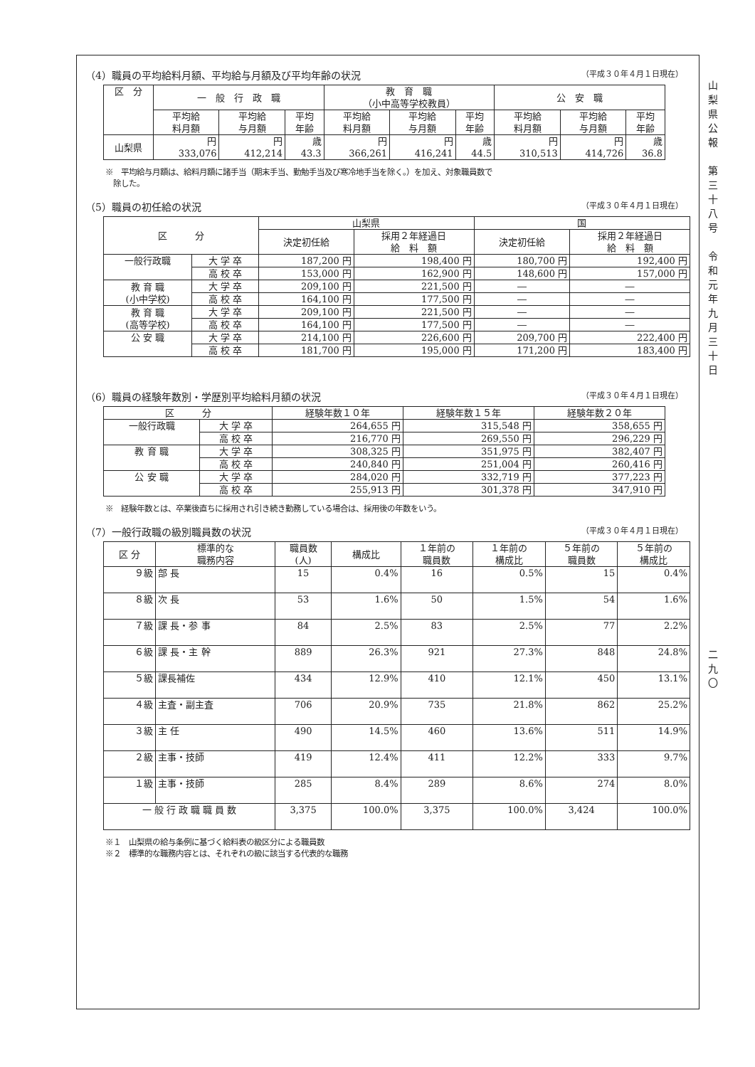山
梨
県
公
報
第
三
十
八
号
令
和
元
年
九
月
三
十
日
二
九
〇
（4）職員の平均給料月額、平均給与月額及び平均年齢の状況 （平成３０年４月１日現在）
| 区 分 | 一 般 行 政 職 | | | 教 育 職 （小中高等学校教員） | | | 公 安 職 | | |
| --- | --- | --- | --- | --- | --- | --- | --- | --- | --- |
| | 平均給 料月額 | 平均給 与月額 | 平均 年齢 | 平均給 料月額 | 平均給 与月額 | 平均 年齢 | 平均給 料月額 | 平均給 与月額 | 平均 年齢 |
| 山梨県 | 円 333,076 | 円 412,214 | 歳 43.3 | 円 366,261 | 円 416,241 | 歳 44.5 | 円 310,513 | 円 414,726 | 歳 36.8 |
※　平均給与月額は、給料月額に諸手当（期末手当、勤勉手当及び寒冷地手当を除く。）を加え、対象職員数で
　除した。
（5）職員の初任給の状況 （平成３０年４月１日現在）
| 区 分 | | 山梨県 | | 国 | |
| --- | --- | --- | --- | --- | --- |
| | | 決定初任給 | 採用２年経過日 給 料 額 | 決定初任給 | 採用２年経過日 給 料 額 |
| 一般行政職 | 大 学 卒 | 187,200 円 | 198,400 円 | 180,700 円 | 192,400 円 |
| | 高 校 卒 | 153,000 円 | 162,900 円 | 148,600 円 | 157,000 円 |
| 教 育 職 (小中学校) | 大 学 卒 | 209,100 円 | 221,500 円 | ― | ― |
| | 高 校 卒 | 164,100 円 | 177,500 円 | ― | ― |
| 教 育 職 (高等学校) | 大 学 卒 | 209,100 円 | 221,500 円 | ― | ― |
| | 高 校 卒 | 164,100 円 | 177,500 円 | ― | ― |
| 公 安 職 | 大 学 卒 | 214,100 円 | 226,600 円 | 209,700 円 | 222,400 円 |
| | 高 校 卒 | 181,700 円 | 195,000 円 | 171,200 円 | 183,400 円 |
（6）職員の経験年数別・学歴別平均給料月額の状況 （平成３０年４月１日現在）
| 区 分 | | 経験年数１０年 | 経験年数１５年 | 経験年数２０年 |
| --- | --- | --- | --- | --- |
| 一般行政職 | 大 学 卒 | 264,655 円 | 315,548 円 | 358,655 円 |
| | 高 校 卒 | 216,770 円 | 269,550 円 | 296,229 円 |
| 教 育 職 | 大 学 卒 | 308,325 円 | 351,975 円 | 382,407 円 |
| | 高 校 卒 | 240,840 円 | 251,004 円 | 260,416 円 |
| 公 安 職 | 大 学 卒 | 284,020 円 | 332,719 円 | 377,223 円 |
| | 高 校 卒 | 255,913 円 | 301,378 円 | 347,910 円 |
※　経験年数とは、卒業後直ちに採用され引き続き勤務している場合は、採用後の年数をいう。
（7）一般行政職の級別職員数の状況 （平成３０年４月１日現在）
| 区 分 | 標準的な 職務内容 | 職員数 (人) | 構成比 | １年前の 職員数 | １年前の 構成比 | ５年前の 職員数 | ５年前の 構成比 |
| --- | --- | --- | --- | --- | --- | --- | --- |
| ９級 | 部 長 | 15 | 0.4% | 16 | 0.5% | 15 | 0.4% |
| ８級 | 次 長 | 53 | 1.6% | 50 | 1.5% | 54 | 1.6% |
| ７級 | 課 長・参 事 | 84 | 2.5% | 83 | 2.5% | 77 | 2.2% |
| ６級 | 課 長・主 幹 | 889 | 26.3% | 921 | 27.3% | 848 | 24.8% |
| ５級 | 課長補佐 | 434 | 12.9% | 410 | 12.1% | 450 | 13.1% |
| ４級 | 主査・副主査 | 706 | 20.9% | 735 | 21.8% | 862 | 25.2% |
| ３級 | 主 任 | 490 | 14.5% | 460 | 13.6% | 511 | 14.9% |
| ２級 | 主事・技師 | 419 | 12.4% | 411 | 12.2% | 333 | 9.7% |
| １級 | 主事・技師 | 285 | 8.4% | 289 | 8.6% | 274 | 8.0% |
| 一 般 行 政 職 職 員 数 | | 3,375 | 100.0% | 3,375 | 100.0% | 3,424 | 100.0% |
※１　山梨県の給与条例に基づく給料表の級区分による職員数
※２　標準的な職務内容とは、それぞれの級に該当する代表的な職務